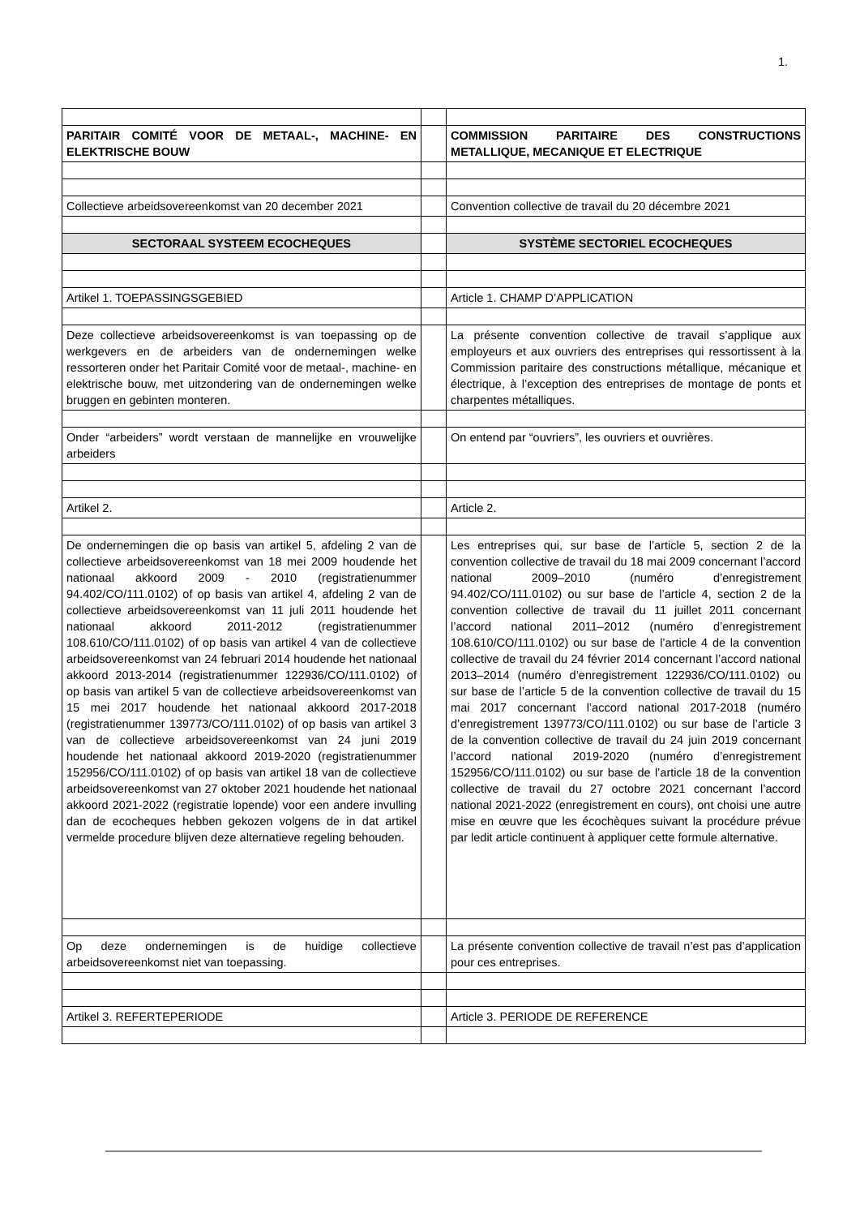1.
| PARITAIR COMITÉ VOOR DE METAAL-, MACHINE- EN ELEKTRISCHE BOUW | | COMMISSION PARITAIRE DES CONSTRUCTIONS METALLIQUE, MECANIQUE ET ELECTRIQUE |
| Collectieve arbeidsovereenkomst van 20 december 2021 | | Convention collective de travail du 20 décembre 2021 |
| SECTORAAL SYSTEEM ECOCHEQUES | | SYSTÈME SECTORIEL ECOCHEQUES |
| Artikel 1. TOEPASSINGSGEBIED | | Article 1. CHAMP D’APPLICATION |
| Deze collectieve arbeidsovereenkomst is van toepassing op de werkgevers en de arbeiders van de ondernemingen welke ressorteren onder het Paritair Comité voor de metaal-, machine- en elektrische bouw, met uitzondering van de ondernemingen welke bruggen en gebinten monteren. | | La présente convention collective de travail s’applique aux employeurs et aux ouvriers des entreprises qui ressortissent à la Commission paritaire des constructions métallique, mécanique et électrique, à l’exception des entreprises de montage de ponts et charpentes métalliques. |
| Onder “arbeiders” wordt verstaan de mannelijke en vrouwelijke arbeiders | | On entend par “ouvriers”, les ouvriers et ouvrières. |
| Artikel 2. | | Article 2. |
| De ondernemingen die op basis van artikel 5, afdeling 2 van de collectieve arbeidsovereenkomst van 18 mei 2009 houdende het nationaal akkoord 2009 - 2010 (registratienummer 94.402/CO/111.0102) of op basis van artikel 4, afdeling 2 van de collectieve arbeidsovereenkomst van 11 juli 2011 houdende het nationaal akkoord 2011-2012 (registratienummer 108.610/CO/111.0102) of op basis van artikel 4 van de collectieve arbeidsovereenkomst van 24 februari 2014 houdende het nationaal akkoord 2013-2014 (registratienummer 122936/CO/111.0102) of op basis van artikel 5 van de collectieve arbeidsovereenkomst van 15 mei 2017 houdende het nationaal akkoord 2017-2018 (registratienummer 139773/CO/111.0102) of op basis van artikel 3 van de collectieve arbeidsovereenkomst van 24 juni 2019 houdende het nationaal akkoord 2019-2020 (registratienummer 152956/CO/111.0102) of op basis van artikel 18 van de collectieve arbeidsovereenkomst van 27 oktober 2021 houdende het nationaal akkoord 2021-2022 (registratie lopende) voor een andere invulling dan de ecocheques hebben gekozen volgens de in dat artikel vermelde procedure blijven deze alternatieve regeling behouden. | | Les entreprises qui, sur base de l’article 5, section 2 de la convention collective de travail du 18 mai 2009 concernant l’accord national 2009–2010 (numéro d’enregistrement 94.402/CO/111.0102) ou sur base de l’article 4, section 2 de la convention collective de travail du 11 juillet 2011 concernant l’accord national 2011–2012 (numéro d’enregistrement 108.610/CO/111.0102) ou sur base de l’article 4 de la convention collective de travail du 24 février 2014 concernant l’accord national 2013–2014 (numéro d’enregistrement 122936/CO/111.0102) ou sur base de l’article 5 de la convention collective de travail du 15 mai 2017 concernant l’accord national 2017-2018 (numéro d’enregistrement 139773/CO/111.0102) ou sur base de l’article 3 de la convention collective de travail du 24 juin 2019 concernant l’accord national 2019-2020 (numéro d’enregistrement 152956/CO/111.0102) ou sur base de l’article 18 de la convention collective de travail du 27 octobre 2021 concernant l’accord national 2021-2022 (enregistrement en cours), ont choisi une autre mise en œuvre que les écochèques suivant la procédure prévue par ledit article continuent à appliquer cette formule alternative. |
| Op deze ondernemingen is de huidige collectieve arbeidsovereenkomst niet van toepassing. | | La présente convention collective de travail n’est pas d’application pour ces entreprises. |
| Artikel 3. REFERTEPERIODE | | Article 3. PERIODE DE REFERENCE |